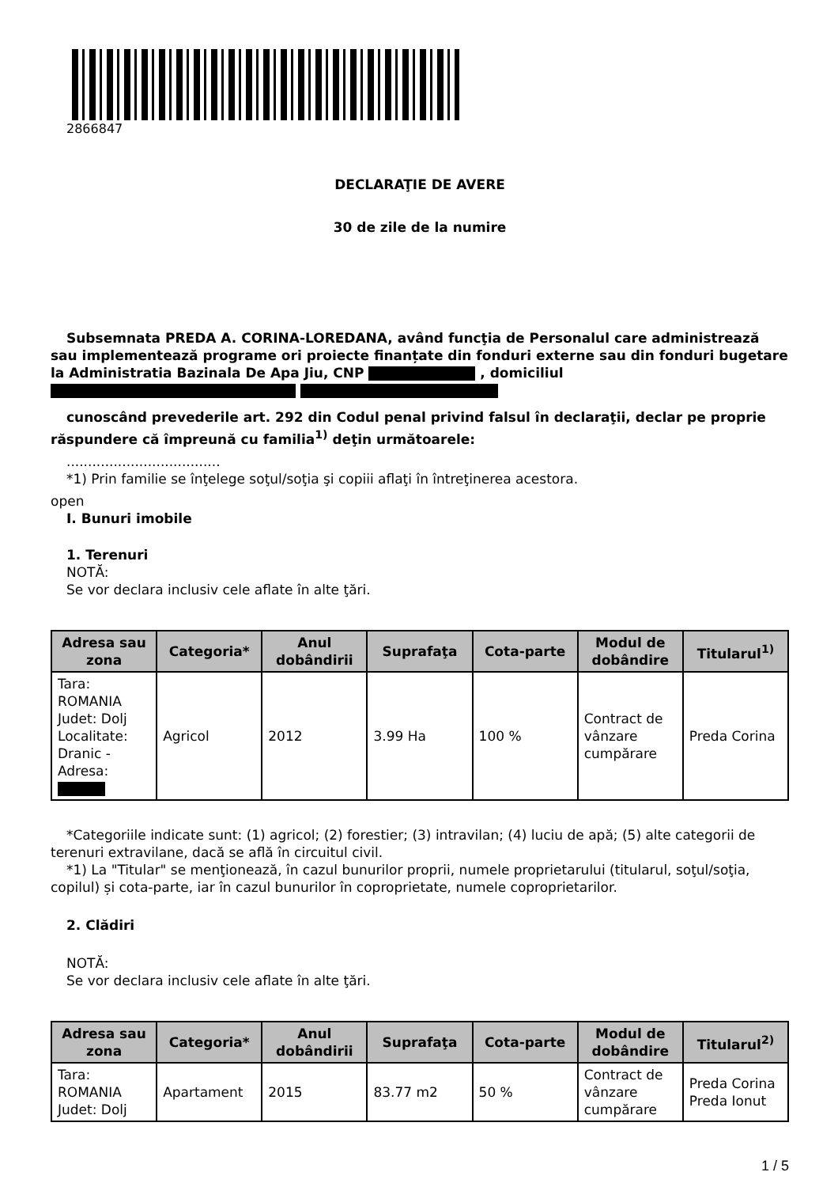2866847
DECLARAŢIE DE AVERE
30 de zile de la numire
Subsemnata PREDA A. CORINA-LOREDANA, având funcţia de Personalul care administrează sau implementează programe ori proiecte finanțate din fonduri externe sau din fonduri bugetare la Administratia Bazinala De Apa Jiu, CNP , domiciliul
cunoscând prevederile art. 292 din Codul penal privind falsul în declaraţii, declar pe proprie răspundere că împreună cu familia<sup>1)</sup> deţin următoarele:
....................................
*1) Prin familie se înţelege soţul/soţia şi copiii aflaţi în întreţinerea acestora.
open
I. Bunuri imobile
1. Terenuri
NOTĂ:
Se vor declara inclusiv cele aflate în alte ţări.
| Adresa sau zona | Categoria* | Anul dobândirii | Suprafaţa | Cota-parte | Modul de dobândire | Titularul<sup>1)</sup> |
| --- | --- | --- | --- | --- | --- | --- |
| Tara: ROMANIA Judet: Dolj Localitate: Dranic - Adresa: | Agricol | 2012 | 3.99 Ha | 100 % | Contract de vânzare cumpărare | Preda Corina |
*Categoriile indicate sunt: (1) agricol; (2) forestier; (3) intravilan; (4) luciu de apă; (5) alte categorii de terenuri extravilane, dacă se află în circuitul civil.
*1) La "Titular" se menţionează, în cazul bunurilor proprii, numele proprietarului (titularul, soţul/soţia, copilul) și cota-parte, iar în cazul bunurilor în coproprietate, numele coproprietarilor.
2. Clădiri
NOTĂ:
Se vor declara inclusiv cele aflate în alte ţări.
| Adresa sau zona | Categoria* | Anul dobândirii | Suprafaţa | Cota-parte | Modul de dobândire | Titularul<sup>2)</sup> |
| --- | --- | --- | --- | --- | --- | --- |
| Tara: ROMANIA Judet: Dolj | Apartament | 2015 | 83.77 m2 | 50 % | Contract de vânzare cumpărare | Preda Corina Preda Ionut |
1 / 5